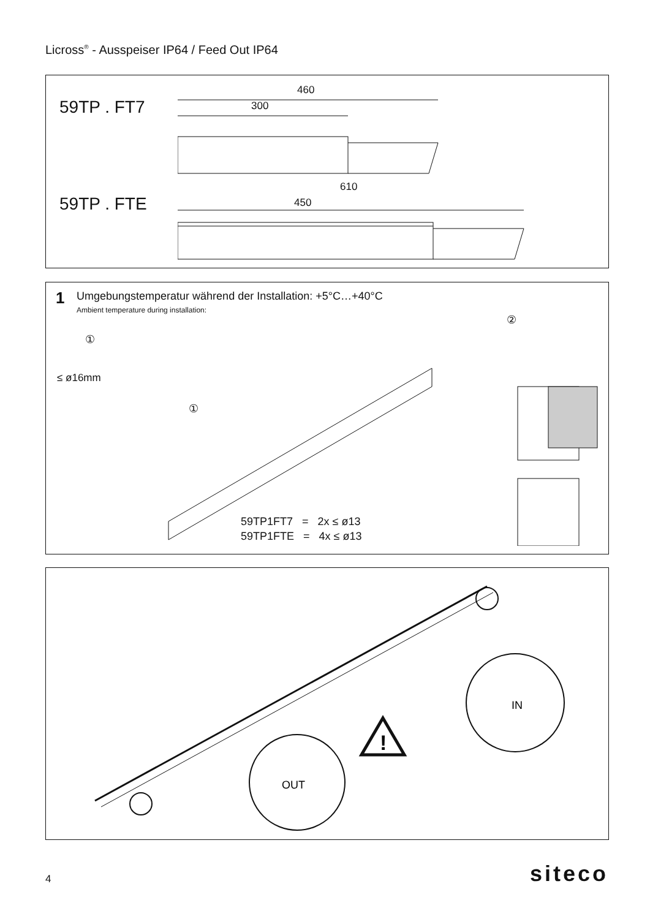Licross<sup>®</sup> - Ausspeiser IP64 / Feed Out IP64
59TP . FT7
460
300
59TP . FTE
610
450
1
Umgebungstemperatur während der Installation: +5°C…+40°C
Ambient temperature during installation:
①
≤ ø16mm
①
②
59TP1FT7 = 2x ≤ ø13
59TP1FTE = 4x ≤ ø13
!
OUT
IN
4 siteco